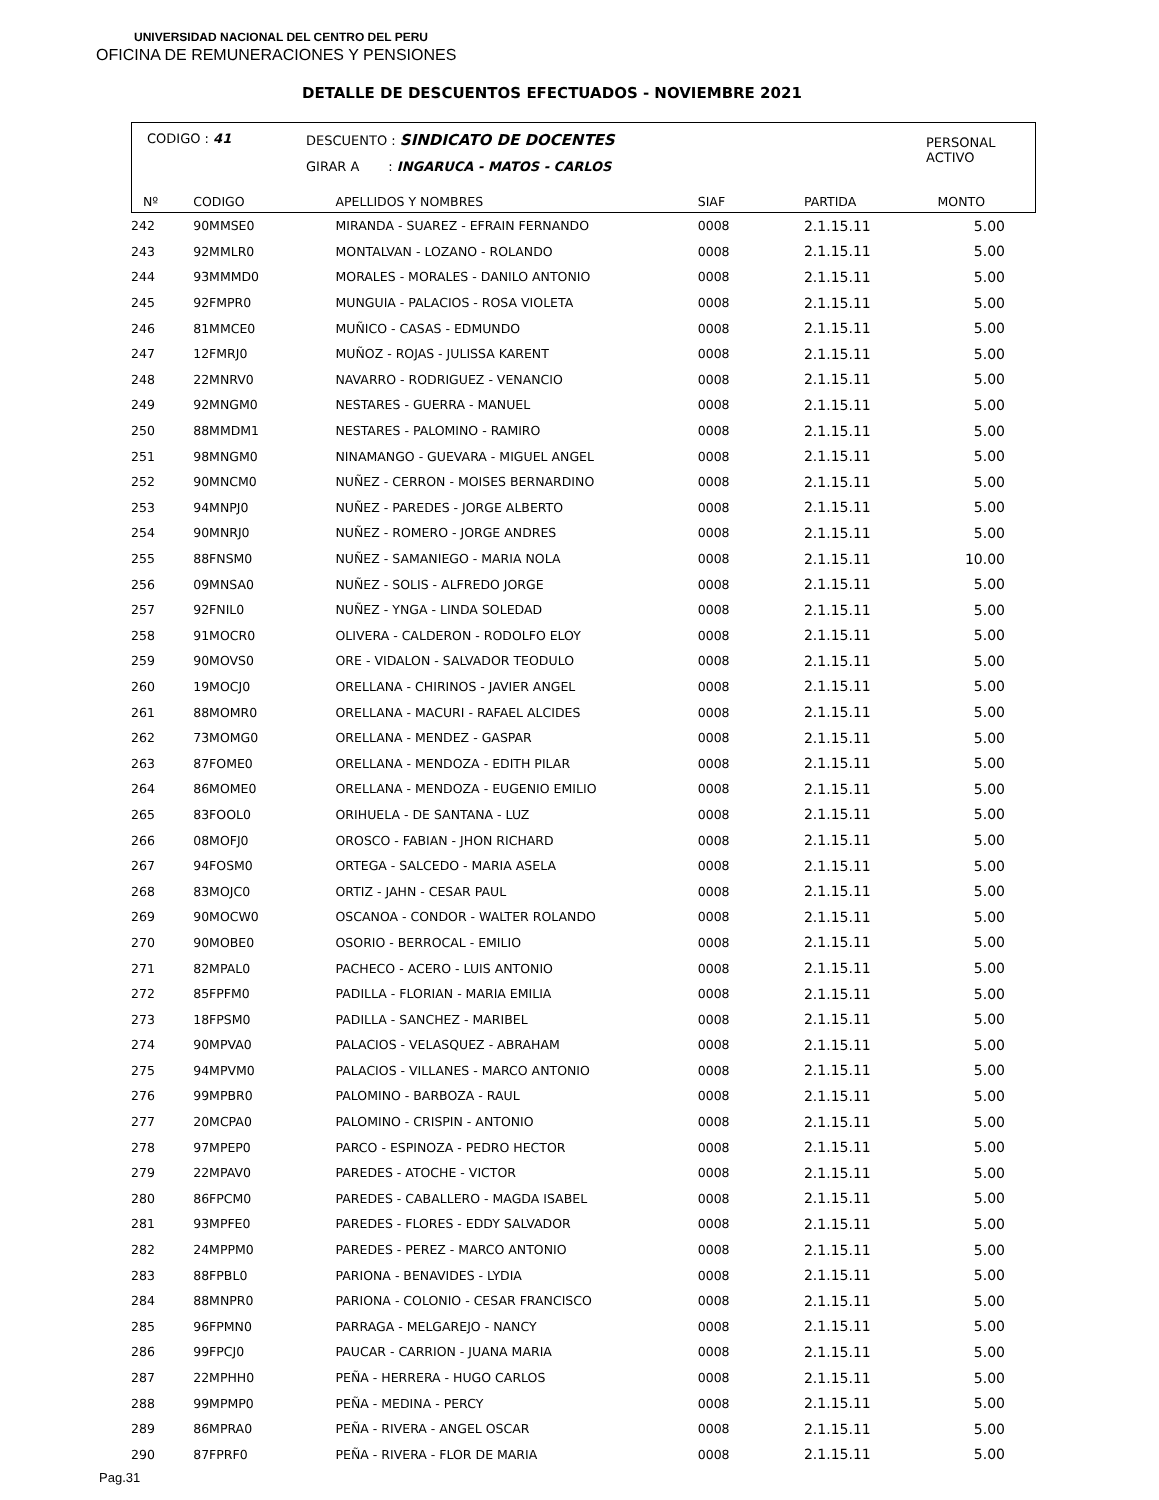UNIVERSIDAD NACIONAL DEL CENTRO DEL PERU
OFICINA DE REMUNERACIONES Y PENSIONES
DETALLE DE DESCUENTOS EFECTUADOS - NOVIEMBRE 2021
CODIGO : 41
DESCUENTO : SINDICATO DE DOCENTES
GIRAR A : INGARUCA - MATOS - CARLOS
PERSONAL
ACTIVO
| Nº | CODIGO | APELLIDOS Y NOMBRES | SIAF | PARTIDA | MONTO |
| --- | --- | --- | --- | --- | --- |
| 242 | 90MMSE0 | MIRANDA - SUAREZ - EFRAIN FERNANDO | 0008 | 2.1.15.11 | 5.00 |
| 243 | 92MMLR0 | MONTALVAN - LOZANO - ROLANDO | 0008 | 2.1.15.11 | 5.00 |
| 244 | 93MMMD0 | MORALES - MORALES - DANILO ANTONIO | 0008 | 2.1.15.11 | 5.00 |
| 245 | 92FMPR0 | MUNGUIA - PALACIOS - ROSA VIOLETA | 0008 | 2.1.15.11 | 5.00 |
| 246 | 81MMCE0 | MUÑICO - CASAS - EDMUNDO | 0008 | 2.1.15.11 | 5.00 |
| 247 | 12FMRJ0 | MUÑOZ - ROJAS - JULISSA KARENT | 0008 | 2.1.15.11 | 5.00 |
| 248 | 22MNRV0 | NAVARRO - RODRIGUEZ - VENANCIO | 0008 | 2.1.15.11 | 5.00 |
| 249 | 92MNGM0 | NESTARES - GUERRA - MANUEL | 0008 | 2.1.15.11 | 5.00 |
| 250 | 88MMDM1 | NESTARES - PALOMINO - RAMIRO | 0008 | 2.1.15.11 | 5.00 |
| 251 | 98MNGM0 | NINAMANGO - GUEVARA - MIGUEL ANGEL | 0008 | 2.1.15.11 | 5.00 |
| 252 | 90MNCM0 | NUÑEZ - CERRON - MOISES BERNARDINO | 0008 | 2.1.15.11 | 5.00 |
| 253 | 94MNPJ0 | NUÑEZ - PAREDES - JORGE ALBERTO | 0008 | 2.1.15.11 | 5.00 |
| 254 | 90MNRJ0 | NUÑEZ - ROMERO - JORGE ANDRES | 0008 | 2.1.15.11 | 5.00 |
| 255 | 88FNSM0 | NUÑEZ - SAMANIEGO - MARIA NOLA | 0008 | 2.1.15.11 | 10.00 |
| 256 | 09MNSA0 | NUÑEZ - SOLIS - ALFREDO JORGE | 0008 | 2.1.15.11 | 5.00 |
| 257 | 92FNIL0 | NUÑEZ - YNGA - LINDA SOLEDAD | 0008 | 2.1.15.11 | 5.00 |
| 258 | 91MOCR0 | OLIVERA - CALDERON - RODOLFO ELOY | 0008 | 2.1.15.11 | 5.00 |
| 259 | 90MOVS0 | ORE - VIDALON - SALVADOR TEODULO | 0008 | 2.1.15.11 | 5.00 |
| 260 | 19MOCJ0 | ORELLANA - CHIRINOS - JAVIER ANGEL | 0008 | 2.1.15.11 | 5.00 |
| 261 | 88MOMR0 | ORELLANA - MACURI - RAFAEL ALCIDES | 0008 | 2.1.15.11 | 5.00 |
| 262 | 73MOMG0 | ORELLANA - MENDEZ - GASPAR | 0008 | 2.1.15.11 | 5.00 |
| 263 | 87FOME0 | ORELLANA - MENDOZA - EDITH PILAR | 0008 | 2.1.15.11 | 5.00 |
| 264 | 86MOME0 | ORELLANA - MENDOZA - EUGENIO EMILIO | 0008 | 2.1.15.11 | 5.00 |
| 265 | 83FOOL0 | ORIHUELA - DE SANTANA - LUZ | 0008 | 2.1.15.11 | 5.00 |
| 266 | 08MOFJ0 | OROSCO - FABIAN - JHON RICHARD | 0008 | 2.1.15.11 | 5.00 |
| 267 | 94FOSM0 | ORTEGA - SALCEDO - MARIA ASELA | 0008 | 2.1.15.11 | 5.00 |
| 268 | 83MOJC0 | ORTIZ - JAHN - CESAR PAUL | 0008 | 2.1.15.11 | 5.00 |
| 269 | 90MOCW0 | OSCANOA - CONDOR - WALTER ROLANDO | 0008 | 2.1.15.11 | 5.00 |
| 270 | 90MOBE0 | OSORIO - BERROCAL - EMILIO | 0008 | 2.1.15.11 | 5.00 |
| 271 | 82MPAL0 | PACHECO - ACERO - LUIS ANTONIO | 0008 | 2.1.15.11 | 5.00 |
| 272 | 85FPFM0 | PADILLA - FLORIAN - MARIA EMILIA | 0008 | 2.1.15.11 | 5.00 |
| 273 | 18FPSM0 | PADILLA - SANCHEZ - MARIBEL | 0008 | 2.1.15.11 | 5.00 |
| 274 | 90MPVA0 | PALACIOS - VELASQUEZ - ABRAHAM | 0008 | 2.1.15.11 | 5.00 |
| 275 | 94MPVM0 | PALACIOS - VILLANES - MARCO ANTONIO | 0008 | 2.1.15.11 | 5.00 |
| 276 | 99MPBR0 | PALOMINO - BARBOZA - RAUL | 0008 | 2.1.15.11 | 5.00 |
| 277 | 20MCPA0 | PALOMINO - CRISPIN - ANTONIO | 0008 | 2.1.15.11 | 5.00 |
| 278 | 97MPEP0 | PARCO - ESPINOZA - PEDRO HECTOR | 0008 | 2.1.15.11 | 5.00 |
| 279 | 22MPAV0 | PAREDES - ATOCHE - VICTOR | 0008 | 2.1.15.11 | 5.00 |
| 280 | 86FPCM0 | PAREDES - CABALLERO - MAGDA ISABEL | 0008 | 2.1.15.11 | 5.00 |
| 281 | 93MPFE0 | PAREDES - FLORES - EDDY SALVADOR | 0008 | 2.1.15.11 | 5.00 |
| 282 | 24MPPM0 | PAREDES - PEREZ - MARCO ANTONIO | 0008 | 2.1.15.11 | 5.00 |
| 283 | 88FPBL0 | PARIONA - BENAVIDES - LYDIA | 0008 | 2.1.15.11 | 5.00 |
| 284 | 88MNPR0 | PARIONA - COLONIO - CESAR FRANCISCO | 0008 | 2.1.15.11 | 5.00 |
| 285 | 96FPMN0 | PARRAGA - MELGAREJO - NANCY | 0008 | 2.1.15.11 | 5.00 |
| 286 | 99FPCJ0 | PAUCAR - CARRION - JUANA MARIA | 0008 | 2.1.15.11 | 5.00 |
| 287 | 22MPHH0 | PEÑA - HERRERA - HUGO CARLOS | 0008 | 2.1.15.11 | 5.00 |
| 288 | 99MPMP0 | PEÑA - MEDINA - PERCY | 0008 | 2.1.15.11 | 5.00 |
| 289 | 86MPRA0 | PEÑA - RIVERA - ANGEL OSCAR | 0008 | 2.1.15.11 | 5.00 |
| 290 | 87FPRF0 | PEÑA - RIVERA - FLOR DE MARIA | 0008 | 2.1.15.11 | 5.00 |
Pag.31